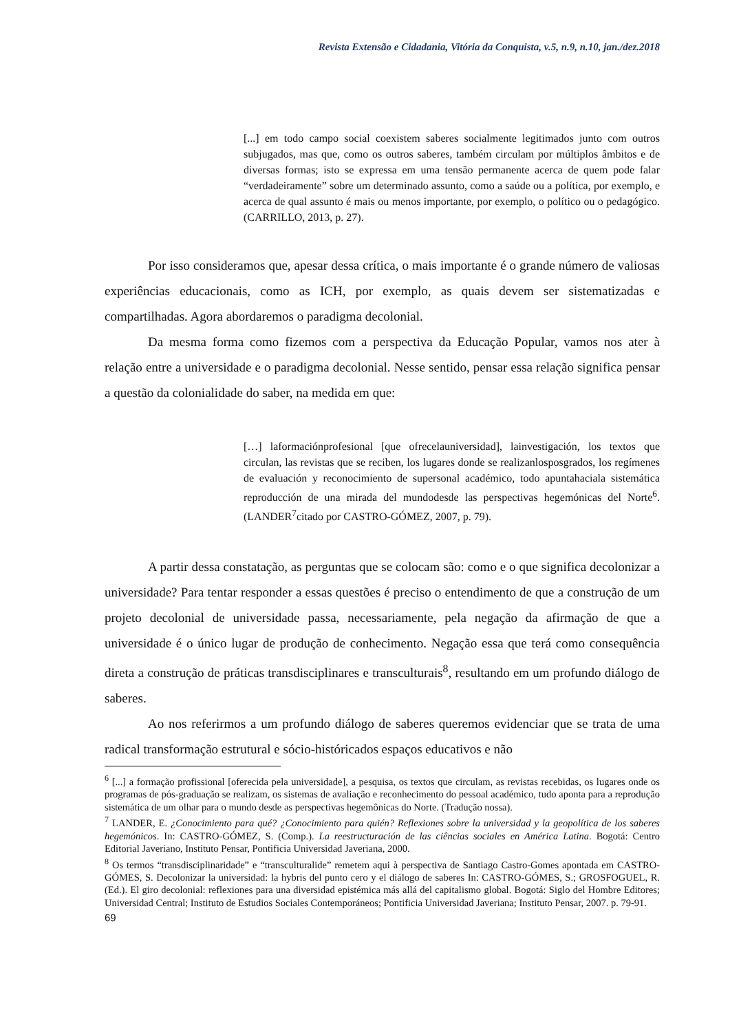Revista Extensão e Cidadania, Vitória da Conquista, v.5, n.9, n.10, jan./dez.2018
[...] em todo campo social coexistem saberes socialmente legitimados junto com outros subjugados, mas que, como os outros saberes, também circulam por múltiplos âmbitos e de diversas formas; isto se expressa em uma tensão permanente acerca de quem pode falar “verdadeiramente” sobre um determinado assunto, como a saúde ou a política, por exemplo, e acerca de qual assunto é mais ou menos importante, por exemplo, o político ou o pedagógico. (CARRILLO, 2013, p. 27).
Por isso consideramos que, apesar dessa crítica, o mais importante é o grande número de valiosas experiências educacionais, como as ICH, por exemplo, as quais devem ser sistematizadas e compartilhadas. Agora abordaremos o paradigma decolonial.
Da mesma forma como fizemos com a perspectiva da Educação Popular, vamos nos ater à relação entre a universidade e o paradigma decolonial. Nesse sentido, pensar essa relação significa pensar a questão da colonialidade do saber, na medida em que:
[…] laformaciónprofesional [que ofrecelauniversidad], lainvestigación, los textos que circulan, las revistas que se reciben, los lugares donde se realizanlosposgrados, los regímenes de evaluación y reconocimiento de supersonal académico, todo apuntahaciala sistemática reproducción de una mirada del mundodesde las perspectivas hegemónicas del Norte<sup>6</sup>. (LANDER<sup>7</sup>citado por CASTRO-GÓMEZ, 2007, p. 79).
A partir dessa constatação, as perguntas que se colocam são: como e o que significa decolonizar a universidade? Para tentar responder a essas questões é preciso o entendimento de que a construção de um projeto decolonial de universidade passa, necessariamente, pela negação da afirmação de que a universidade é o único lugar de produção de conhecimento. Negação essa que terá como consequência direta a construção de práticas transdisciplinares e transculturais<sup>8</sup>, resultando em um profundo diálogo de saberes.
Ao nos referirmos a um profundo diálogo de saberes queremos evidenciar que se trata de uma radical transformação estrutural e sócio-históricados espaços educativos e não
<sup>6</sup> [...] a formação profissional [oferecida pela universidade], a pesquisa, os textos que circulam, as revistas recebidas, os lugares onde os programas de pós-graduação se realizam, os sistemas de avaliação e reconhecimento do pessoal académico, tudo aponta para a reprodução sistemática de um olhar para o mundo desde as perspectivas hegemônicas do Norte. (Tradução nossa).
<sup>7</sup> LANDER, E. ¿Conocimiento para qué? ¿Conocimiento para quién? Reflexiones sobre la universidad y la geopolítica de los saberes hegemónicos. In: CASTRO-GÓMEZ, S. (Comp.). La reestructuración de las ciências sociales en América Latina. Bogotá: Centro Editorial Javeriano, Instituto Pensar, Pontificia Universidad Javeriana, 2000.
<sup>8</sup> Os termos “transdisciplinaridade” e “transculturalide” remetem aqui à perspectiva de Santiago Castro-Gomes apontada em CASTRO-GÓMES, S. Decolonizar la universidad: la hybris del punto cero y el diálogo de saberes In: CASTRO-GÓMES, S.; GROSFOGUEL, R. (Ed.). El giro decolonial: reflexiones para una diversidad epistémica más allá del capitalismo global. Bogotá: Siglo del Hombre Editores; Universidad Central; Instituto de Estudios Sociales Contemporáneos; Pontificia Universidad Javeriana; Instituto Pensar, 2007. p. 79-91.
69